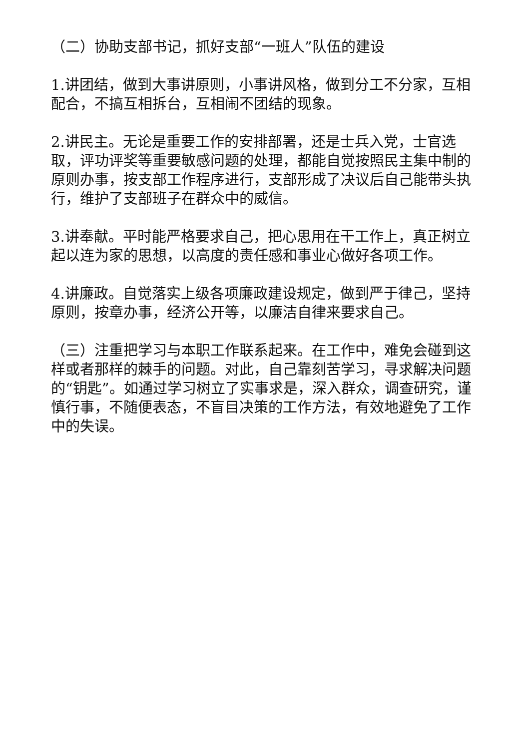（二）协助支部书记，抓好支部“一班人”队伍的建设
1.讲团结，做到大事讲原则，小事讲风格，做到分工不分家，互相配合，不搞互相拆台，互相闹不团结的现象。
2.讲民主。无论是重要工作的安排部署，还是士兵入党，士官选取，评功评奖等重要敏感问题的处理，都能自觉按照民主集中制的原则办事，按支部工作程序进行，支部形成了决议后自己能带头执行，维护了支部班子在群众中的威信。
3.讲奉献。平时能严格要求自己，把心思用在干工作上，真正树立起以连为家的思想，以高度的责任感和事业心做好各项工作。
4.讲廉政。自觉落实上级各项廉政建设规定，做到严于律己，坚持原则，按章办事，经济公开等，以廉洁自律来要求自己。
（三）注重把学习与本职工作联系起来。在工作中，难免会碰到这样或者那样的棘手的问题。对此，自己靠刻苦学习，寻求解决问题的“钥匙”。如通过学习树立了实事求是，深入群众，调查研究，谨慎行事，不随便表态，不盲目决策的工作方法，有效地避免了工作中的失误。